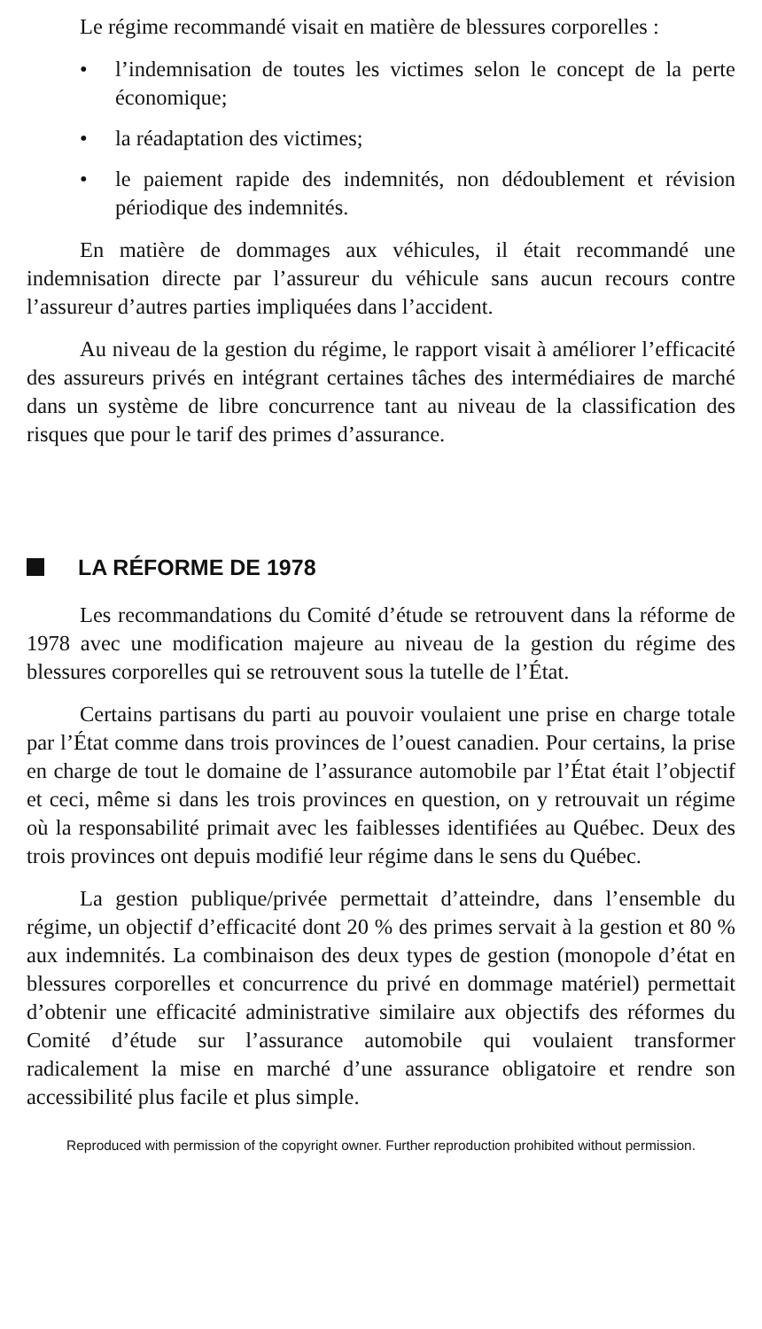Le régime recommandé visait en matière de blessures corporelles :
• l’indemnisation de toutes les victimes selon le concept de la perte économique;
• la réadaptation des victimes;
• le paiement rapide des indemnités, non dédoublement et révision périodique des indemnités.
En matière de dommages aux véhicules, il était recommandé une indemnisation directe par l’assureur du véhicule sans aucun recours contre l’assureur d’autres parties impliquées dans l’accident.
Au niveau de la gestion du régime, le rapport visait à améliorer l’efficacité des assureurs privés en intégrant certaines tâches des intermédiaires de marché dans un système de libre concurrence tant au niveau de la classification des risques que pour le tarif des primes d’assurance.
LA RÉFORME DE 1978
Les recommandations du Comité d’étude se retrouvent dans la réforme de 1978 avec une modification majeure au niveau de la gestion du régime des blessures corporelles qui se retrouvent sous la tutelle de l’État.
Certains partisans du parti au pouvoir voulaient une prise en charge totale par l’État comme dans trois provinces de l’ouest canadien. Pour certains, la prise en charge de tout le domaine de l’assurance automobile par l’État était l’objectif et ceci, même si dans les trois provinces en question, on y retrouvait un régime où la responsabilité primait avec les faiblesses identifiées au Québec. Deux des trois provinces ont depuis modifié leur régime dans le sens du Québec.
La gestion publique/privée permettait d’atteindre, dans l’ensemble du régime, un objectif d’efficacité dont 20 % des primes servait à la gestion et 80 % aux indemnités. La combinaison des deux types de gestion (monopole d’état en blessures corporelles et concurrence du privé en dommage matériel) permettait d’obtenir une efficacité administrative similaire aux objectifs des réformes du Comité d’étude sur l’assurance automobile qui voulaient transformer radicalement la mise en marché d’une assurance obligatoire et rendre son accessibilité plus facile et plus simple.
Reproduced with permission of the copyright owner. Further reproduction prohibited without permission.